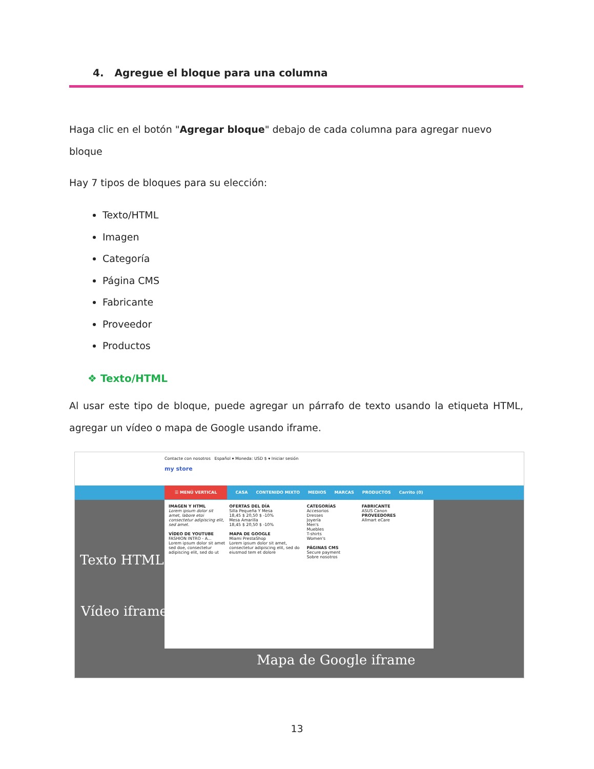4. Agregue el bloque para una columna
Haga clic en el botón "Agregar bloque" debajo de cada columna para agregar nuevo bloque
Hay 7 tipos de bloques para su elección:
Texto/HTML
Imagen
Categoría
Página CMS
Fabricante
Proveedor
Productos
❖ Texto/HTML
Al usar este tipo de bloque, puede agregar un párrafo de texto usando la etiqueta HTML, agregar un vídeo o mapa de Google usando iframe.
Contacte con nosotros Español ▾ Moneda: USD $ ▾ Iniciar sesión
my store
☰ MENÚ VERTICAL CASA CONTENIDO MIXTO MEDIOS MARCAS PRODUCTOS Carrito (0)
IMAGEN Y HTML
Lorem ipsum dolor sit amet, labore etoi consectetur adipiscing elit, sed amet.
VÍDEO DE YOUTUBE
FASHION INTRO - A...
Lorem ipsum dolor sit amet sed doe, consectetur adipiscing elit, sed do ut
OFERTAS DEL DÍA
Silla Pequeña Y Mesa
18,45 $ 20,50 $ -10%
Mesa Amarilla
18,45 $ 20,50 $ -10%
MAPA DE GOOGLE
Miami PrestaShop
Lorem ipsum dolor sit amet, consectetur adipiscing elit, sed do eiusmod tem et dolore
CATEGORÍAS
Accesorios
Dresses
Joyería
Men's
Muebles
T-shirts
Women's
PÁGINAS CMS
Secure payment
Sobre nosotros
FABRICANTE
ASUS Canon
PROVEEDORES
Allmart eCare
Texto HTML
Vídeo iframe
Mapa de Google iframe
13